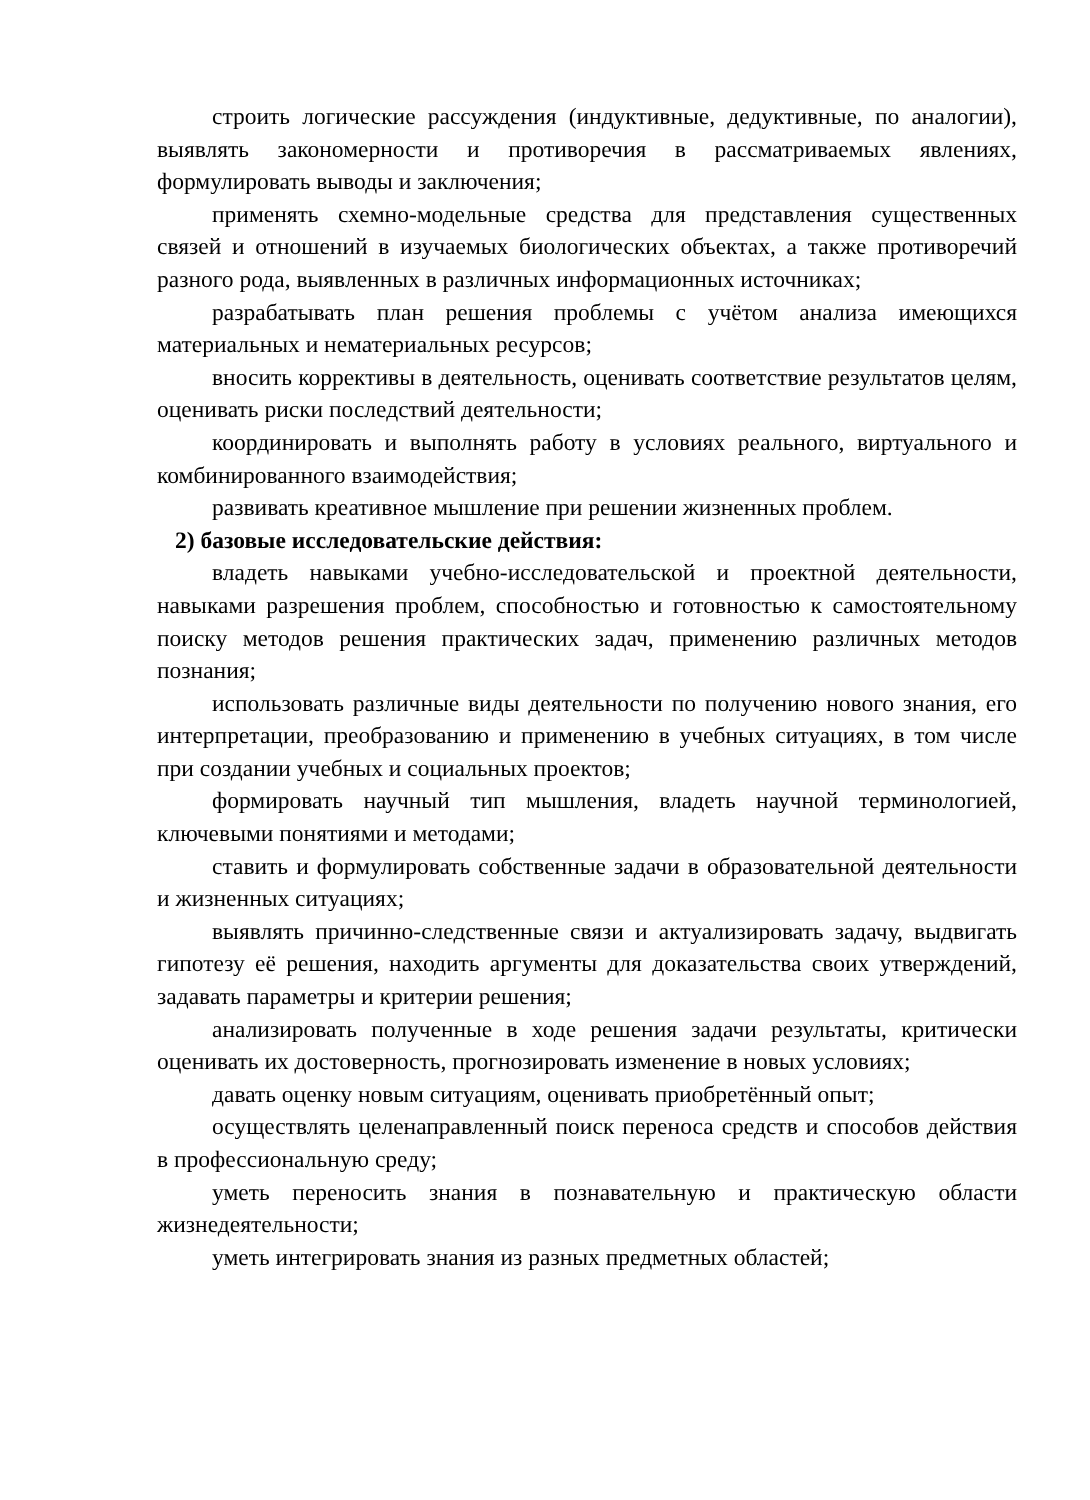строить логические рассуждения (индуктивные, дедуктивные, по аналогии), выявлять закономерности и противоречия в рассматриваемых явлениях, формулировать выводы и заключения;
применять схемно-модельные средства для представления существенных связей и отношений в изучаемых биологических объектах, а также противоречий разного рода, выявленных в различных информационных источниках;
разрабатывать план решения проблемы с учётом анализа имеющихся материальных и нематериальных ресурсов;
вносить коррективы в деятельность, оценивать соответствие результатов целям, оценивать риски последствий деятельности;
координировать и выполнять работу в условиях реального, виртуального и комбинированного взаимодействия;
развивать креативное мышление при решении жизненных проблем.
2) базовые исследовательские действия:
владеть навыками учебно-исследовательской и проектной деятельности, навыками разрешения проблем, способностью и готовностью к самостоятельному поиску методов решения практических задач, применению различных методов познания;
использовать различные виды деятельности по получению нового знания, его интерпретации, преобразованию и применению в учебных ситуациях, в том числе при создании учебных и социальных проектов;
формировать научный тип мышления, владеть научной терминологией, ключевыми понятиями и методами;
ставить и формулировать собственные задачи в образовательной деятельности и жизненных ситуациях;
выявлять причинно-следственные связи и актуализировать задачу, выдвигать гипотезу её решения, находить аргументы для доказательства своих утверждений, задавать параметры и критерии решения;
анализировать полученные в ходе решения задачи результаты, критически оценивать их достоверность, прогнозировать изменение в новых условиях;
давать оценку новым ситуациям, оценивать приобретённый опыт;
осуществлять целенаправленный поиск переноса средств и способов действия в профессиональную среду;
уметь переносить знания в познавательную и практическую области жизнедеятельности;
уметь интегрировать знания из разных предметных областей;